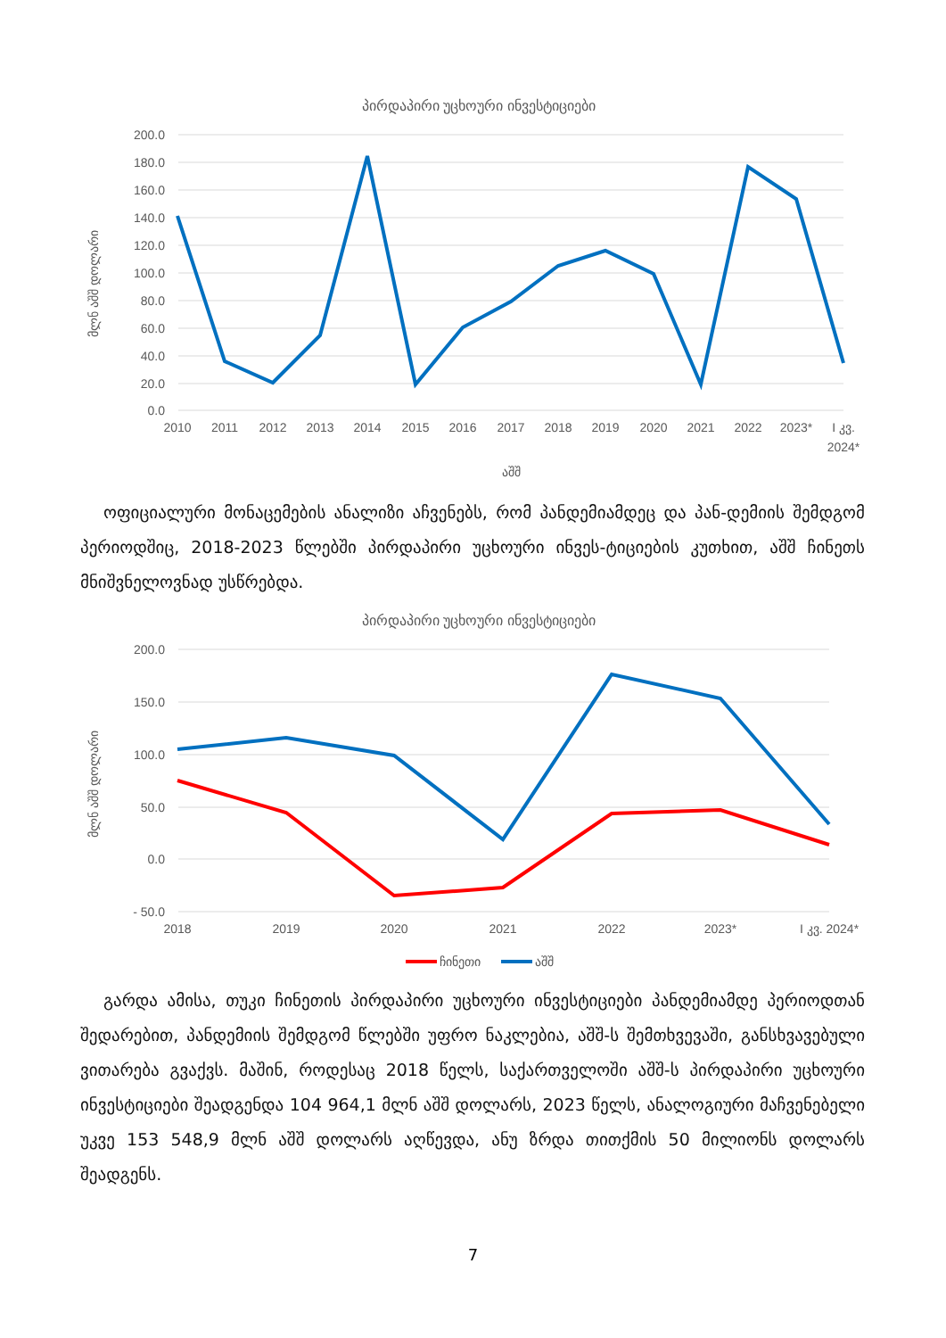პირდაპირი უცხოური ინვესტიციები
200.0
180.0
160.0
140.0
120.0
100.0
80.0
60.0
40.0
20.0
0.0
მლნ აშშ დოლარი
2010
2011
2012
2013
2014
2015
2016
2017
2018
2019
2020
2021
2022
2023*
I კვ.
2024*
აშშ
ოფიციალური მონაცემების ანალიზი აჩვენებს, რომ პანდემიამდეც და პან-დემიის შემდგომ პერიოდშიც, 2018-2023 წლებში პირდაპირი უცხოური ინვეს-ტიციების კუთხით, აშშ ჩინეთს მნიშვნელოვნად უსწრებდა.
პირდაპირი უცხოური ინვესტიციები
200.0
150.0
100.0
50.0
0.0
- 50.0
მლნ აშშ დოლარი
2018
2019
2020
2021
2022
2023*
I კვ. 2024*
ჩინეთი
აშშ
გარდა ამისა, თუკი ჩინეთის პირდაპირი უცხოური ინვესტიციები პანდემიამდე პერიოდთან შედარებით, პანდემიის შემდგომ წლებში უფრო ნაკლებია, აშშ-ს შემთხვევაში, განსხვავებული ვითარება გვაქვს. მაშინ, როდესაც 2018 წელს, საქართველოში აშშ-ს პირდაპირი უცხოური ინვესტიციები შეადგენდა 104 964,1 მლნ აშშ დოლარს, 2023 წელს, ანალოგიური მაჩვენებელი უკვე 153 548,9 მლნ აშშ დოლარს აღწევდა, ანუ ზრდა თითქმის 50 მილიონს დოლარს შეადგენს.
7